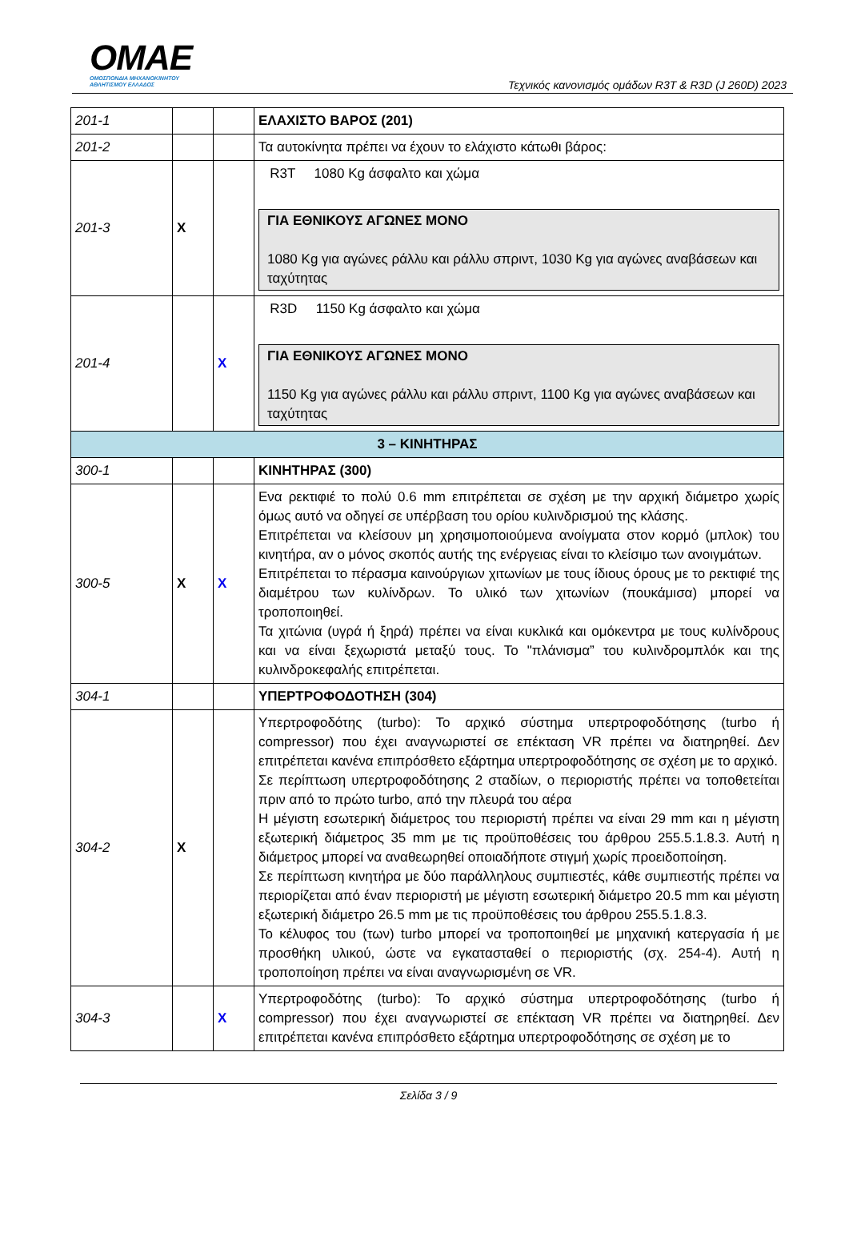OMAE
ΟΜΟΣΠΟΝΔΙΑ ΜΗΧΑΝΟΚΙΝΗΤΟΥ
ΑΘΛΗΤΙΣΜΟΥ ΕΛΛΑΔΟΣ
Τεχνικός κανονισμός ομάδων R3T & R3D (J 260D) 2023
| 201-1 | | | ΕΛΑΧΙΣΤΟ ΒΑΡΟΣ (201) |
| 201-2 | | | Τα αυτοκίνητα πρέπει να έχουν το ελάχιστο κάτωθι βάρος: |
| 201-3 | X | | R3T 1080 Kg άσφαλτο και χώμα ΓΙΑ ΕΘΝΙΚΟΥΣ ΑΓΩΝΕΣ ΜΟΝΟ 1080 Kg για αγώνες ράλλυ και ράλλυ σπριντ, 1030 Kg για αγώνες αναβάσεων και ταχύτητας |
| 201-4 | | X | R3D 1150 Kg άσφαλτο και χώμα ΓΙΑ ΕΘΝΙΚΟΥΣ ΑΓΩΝΕΣ ΜΟΝΟ 1150 Kg για αγώνες ράλλυ και ράλλυ σπριντ, 1100 Kg για αγώνες αναβάσεων και ταχύτητας |
| 3 – ΚΙΝΗΤΗΡΑΣ | | | |
| 300-1 | | | ΚΙΝΗΤΗΡΑΣ (300) |
| 300-5 | X | X | Ενα ρεκτιφιέ το πολύ 0.6 mm επιτρέπεται σε σχέση με την αρχική διάμετρο χωρίς όμως αυτό να οδηγεί σε υπέρβαση του ορίου κυλινδρισμού της κλάσης. Επιτρέπεται να κλείσουν μη χρησιμοποιούμενα ανοίγματα στον κορμό (μπλοκ) του κινητήρα, αν ο μόνος σκοπός αυτής της ενέργειας είναι το κλείσιμο των ανοιγμάτων. Επιτρέπεται το πέρασμα καινούργιων χιτωνίων με τους ίδιους όρους με το ρεκτιφιέ της διαμέτρου των κυλίνδρων. Το υλικό των χιτωνίων (πουκάμισα) μπορεί να τροποποιηθεί. Τα χιτώνια (υγρά ή ξηρά) πρέπει να είναι κυκλικά και ομόκεντρα με τους κυλίνδρους και να είναι ξεχωριστά μεταξύ τους. Το "πλάνισμα” του κυλινδρομπλόκ και της κυλινδροκεφαλής επιτρέπεται. |
| 304-1 | | | ΥΠΕΡΤΡΟΦΟΔΟΤΗΣΗ (304) |
| 304-2 | X | | Υπερτροφοδότης (turbo): Το αρχικό σύστημα υπερτροφοδότησης (turbo ή compressor) που έχει αναγνωριστεί σε επέκταση VR πρέπει να διατηρηθεί. Δεν επιτρέπεται κανένα επιπρόσθετο εξάρτημα υπερτροφοδότησης σε σχέση με το αρχικό. Σε περίπτωση υπερτροφοδότησης 2 σταδίων, ο περιοριστής πρέπει να τοποθετείται πριν από το πρώτο turbo, από την πλευρά του αέρα Η μέγιστη εσωτερική διάμετρος του περιοριστή πρέπει να είναι 29 mm και η μέγιστη εξωτερική διάμετρος 35 mm με τις προϋποθέσεις του άρθρου 255.5.1.8.3. Αυτή η διάμετρος μπορεί να αναθεωρηθεί οποιαδήποτε στιγμή χωρίς προειδοποίηση. Σε περίπτωση κινητήρα με δύο παράλληλους συμπιεστές, κάθε συμπιεστής πρέπει να περιορίζεται από έναν περιοριστή με μέγιστη εσωτερική διάμετρο 20.5 mm και μέγιστη εξωτερική διάμετρο 26.5 mm με τις προϋποθέσεις του άρθρου 255.5.1.8.3. Το κέλυφος του (των) turbo μπορεί να τροποποιηθεί με μηχανική κατεργασία ή με προσθήκη υλικού, ώστε να εγκατασταθεί ο περιοριστής (σχ. 254-4). Αυτή η τροποποίηση πρέπει να είναι αναγνωρισμένη σε VR. |
| 304-3 | | X | Υπερτροφοδότης (turbo): Το αρχικό σύστημα υπερτροφοδότησης (turbo ή compressor) που έχει αναγνωριστεί σε επέκταση VR πρέπει να διατηρηθεί. Δεν επιτρέπεται κανένα επιπρόσθετο εξάρτημα υπερτροφοδότησης σε σχέση με το |
Σελίδα 3 / 9